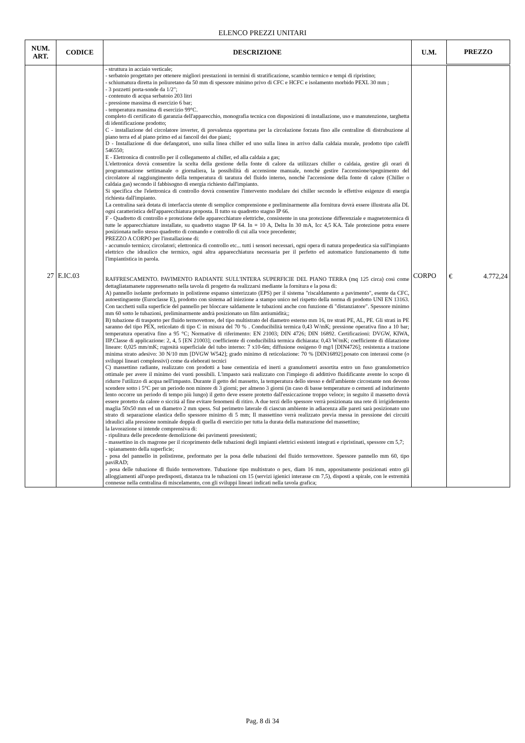ELENCO PREZZI UNITARI
| NUM. ART. | CODICE | DESCRIZIONE | U.M. | PREZZO |
| --- | --- | --- | --- | --- |
| 27 | E.IC.03 | - struttura in acciaio verticale; - serbatoio progettato per ottenere migliori prestazioni in termini di stratificazione, scambio termico e tempi di ripristino; - schiumatura diretta in poliuretano da 50 mm di spessore minimo privo di CFC e HCFC e isolamento morbido PEXL 30 mm ; - 3 pozzetti porta-sonde da 1/2"; - contenuto di acqua serbatoio 203 litri - pressione massima di esercizio 6 bar; - temperatura massima di esercizio 99°C. completo di certificato di garanzia dell'apparecchio, monografia tecnica con disposizioni di installazione, uso e manutenzione, targhetta di identificazione prodotto; C - installazione del circolatore inverter, di prevalenza opportuna per la circolazione forzata fino alle centraline di distrubuzione al piano terra ed al piano primo ed ai fancoil dei due piani; D - Installazione di due defangatori, uno sulla linea chiller ed uno sulla linea in arrivo dalla caldaia murale, prodotto tipo caleffi 546550; E - Elettronica di controllo per il collegamento al chiller, ed alla caldaia a gas; L'elettronica dovrà consentire la scelta della gestione della fonte di calore da utilizzars chiller o caldaia, gestire gli orari di programmazione settimanale o giornaliera, la possibilità di accensione manuale, nonchè gestire l'accensione/spegnimento del circolatore al raggiungimento della temperatura di taratura del fluido interno, nonchè l'accensione della fonte di calore (Chiller o caldaia gas) secondo il fabbisogno di energia richiesto dall'impianto. Si specifica che l'elettronica di controllo dovrà consentire l'intervento modulare dei chiller secondo le effettive esigenze di energia richiesta dall'impianto. La centralina sarà dotata di interfaccia utente di semplice comprensione e preliminarmente alla fornitura dovrà essere illustrata alla DL ogni caratteristica dell'apparecchiatura proposta. Il tutto su quadretto stagno IP 66. F - Quadretto di controllo e protezione delle apparecchiature elettriche, consistente in una protezione differenziale e magnetotermica di tutte le apparecchiature installate, su quadretto stagno IP 64. In = 10 A, Delta In 30 mA, Icc 4,5 KA. Tale protezione potra essere posizionata nello stesso quadretto di comando e controllo di cui alla voce precedente; PREZZO A CORPO per l'installazione di: - accumulo termico; circolatori; elettronica di controllo etc... tutti i sensori necessari, ogni opera di natura propedeutica sia sull'impianto elettrico che idraulico che termico, ogni altra apparecchiatura necessaria per il perfetto ed automatico funzionamento di tutte l'impiantistica in parola. RAFFRESCAMENTO. PAVIMENTO RADIANTE SULL'INTERA SUPERFICIE DEL PIANO TERRA (mq 125 circa) così come dettagliatamanete rappresenatto nella tavola di progetto da realizzarsi mediante la fornitura e la posa di: A) pannello isolante preformato in polistirene espanso sinterizzato (EPS) per il sistema "riscaldamento a pavimento", esente da CFC, autoestinguente (Euroclasse E), prodotto con sistema ad iniezione a stampo unico nel rispetto della norma di prodotto UNI EN 13163. Con tacchetti sulla superficie del pannello per bloccare saldamente le tubazioni anche con funzione di "distanziatore". Spessore minimo mm 60 sotto le tubazioni, preliminarmente andrà posizionato un film antiumidità;; B) tubazione di trasporto per fluido termovettore, del tipo multistrato del diametro esterno mm 16, tre strati PE, AL, PE. Gli strati in PE saranno del tipo PEX, reticolato di tipo C in misura del 70 % . Conducibilità termica 0,43 W/mK; pressione operativa fino a 10 bar; temperatura operativa fino a 95 °C; Normative di riferimento: EN 21003; DIN 4726; DIN 16892. Certificazioni: DVGW, KIWA, IIP.Classe di applicazione: 2, 4, 5 [EN 21003]; coefficiente di conducibilità termica dichiarata: 0,43 W/mK; coefficiente di dilatazione lineare: 0,025 mm/mK; rugosità superficiale del tubo interno: 7 x10-6m; diffusione ossigeno 0 mg/l [DIN4726]; resistenza a trazione minima strato adesivo: 30 N/10 mm [DVGW W542]; grado minimo di reticolazione: 70 % [DIN16892].posato con interassi come (o sviluppi lineari complessivi) come da eleborati tecnici C) massettino radiante, realizzato con prodotti a base cementizia ed inerti a granulometri assortita entro un fuso granulometrico ottimale per avere il minimo dei vuoti possibili. L'impasto sarà realizzato con l'impiego di addittivo fluidificante avente lo scopo di ridurre l'utilizzo di acqua nell'impasto. Durante il getto del massetto, la temperatura dello stesso e dell'ambiente circostante non devono scendere sotto i 5°C per un periodo non minore di 3 giorni; per almeno 3 giorni (in caso di basse temperature o cementi ad indurimento lento occorre un periodo di tempo più lungo) il getto deve essere protetto dall'essiccazione troppo veloce; in seguito il massetto dovrà essere protetto da calore o siccità al fine evitare fenomeni di ritiro. A due terzi dello spessore verrà posizionata una rete di irrigidemento maglia 50x50 mm ed un diametro 2 mm spess. Sul perimetro laterale di ciascun ambiente in adiacenza alle pareti sarà posizionato uno strato di separazione elastica dello spessore minimo di 5 mm; Il massettino verrà realizzato previa messa in pressione dei circuiti idraulici alla pressione nominale doppia di quella di esercizio per tutta la durata della maturazione del massettino; la lavorazione si intende comprensiva di: - ripulitura delle precedente demolizione dei pavimenti preesistenti; - massettino in cls magrone per il ricoprimento delle tubazioni degli impianti elettrici esistenti integrati e ripristinati, spessore cm 5,7; - spianamento della superficie; - posa del pannello in polistirene, preformato per la posa delle tubazioni del fluido termovettore. Spessore pannello mm 60, tipo paviRAD; - posa delle tubazione dl fluido termovettore. Tubazione tipo multistrato o pex, diam 16 mm, appositamente posizionati entro gli alloggiamenti all'uopo predisposti, distanza tra le tubazioni cm 15 (servizi igienici interasse cm 7,5), disposti a spirale, con le estremità connesse nella centralina di miscelamento, con gli sviluppi lineari indicati nella tavola grafica; | CORPO | € 4.772,24 |
Pag. 8 di 34